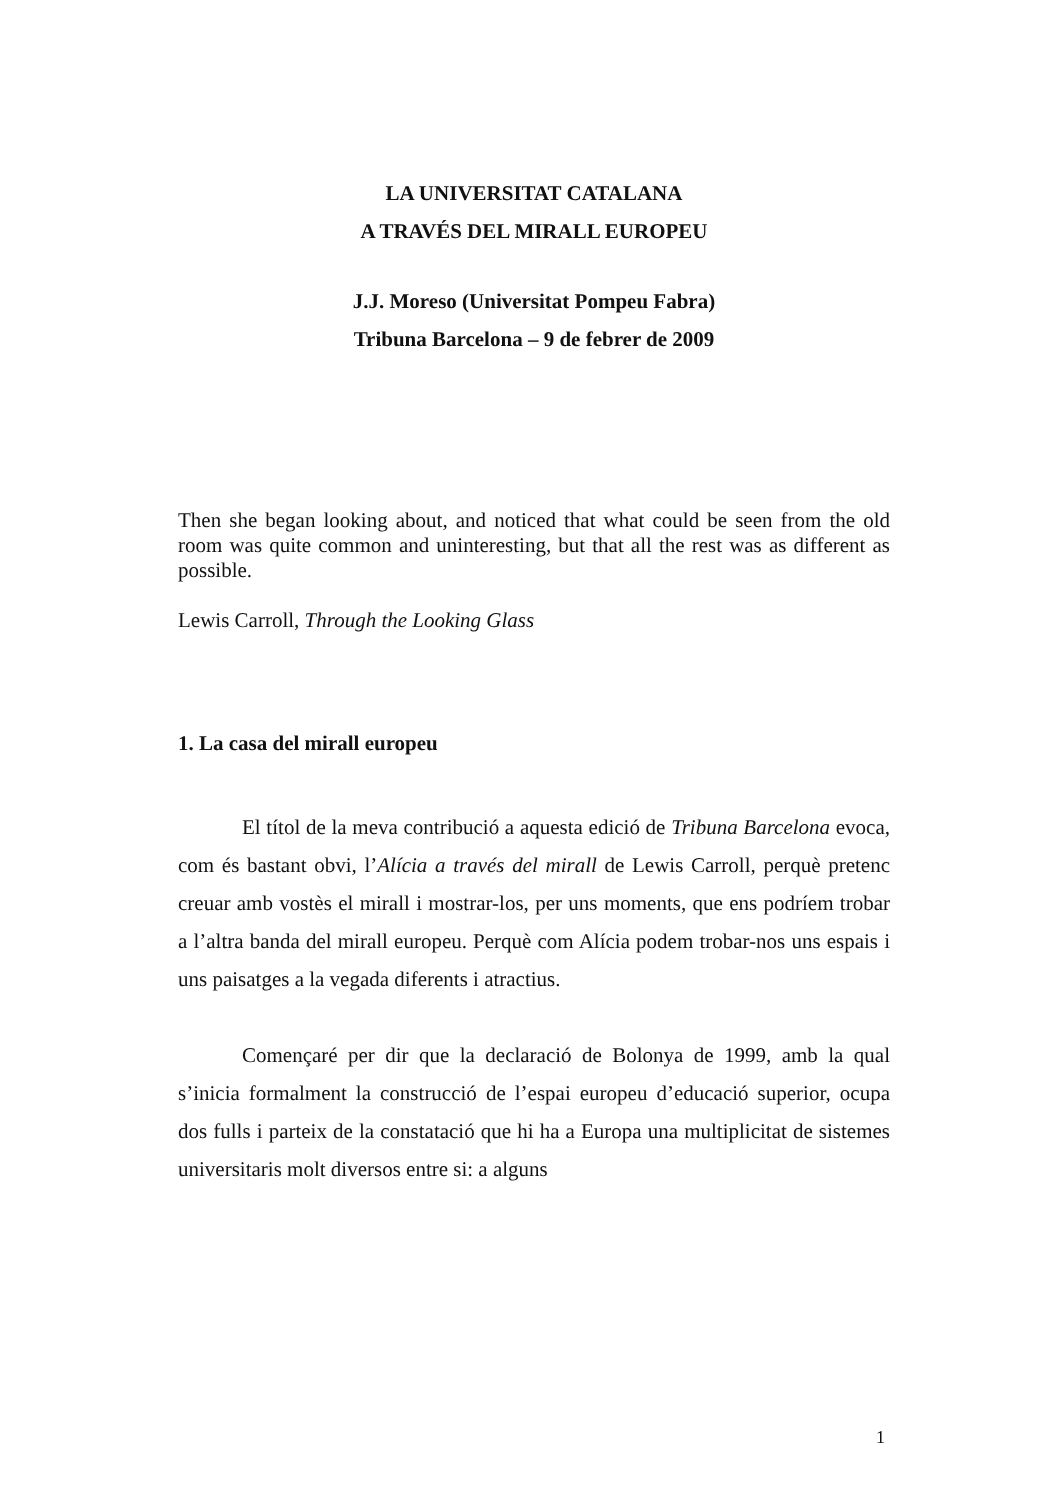LA UNIVERSITAT CATALANA
A TRAVÉS DEL MIRALL EUROPEU
J.J. Moreso (Universitat Pompeu Fabra)
Tribuna Barcelona – 9 de febrer de 2009
Then she began looking about, and noticed that what could be seen from the old room was quite common and uninteresting, but that all the rest was as different as possible.
Lewis Carroll, Through the Looking Glass
1. La casa del mirall europeu
El títol de la meva contribució a aquesta edició de Tribuna Barcelona evoca, com és bastant obvi, l’Alícia a través del mirall de Lewis Carroll, perquè pretenc creuar amb vostès el mirall i mostrar-los, per uns moments, que ens podríem trobar a l’altra banda del mirall europeu. Perquè com Alícia podem trobar-nos uns espais i uns paisatges a la vegada diferents i atractius.
Començaré per dir que la declaració de Bolonya de 1999, amb la qual s’inicia formalment la construcció de l’espai europeu d’educació superior, ocupa dos fulls i parteix de la constatació que hi ha a Europa una multiplicitat de sistemes universitaris molt diversos entre si: a alguns
1